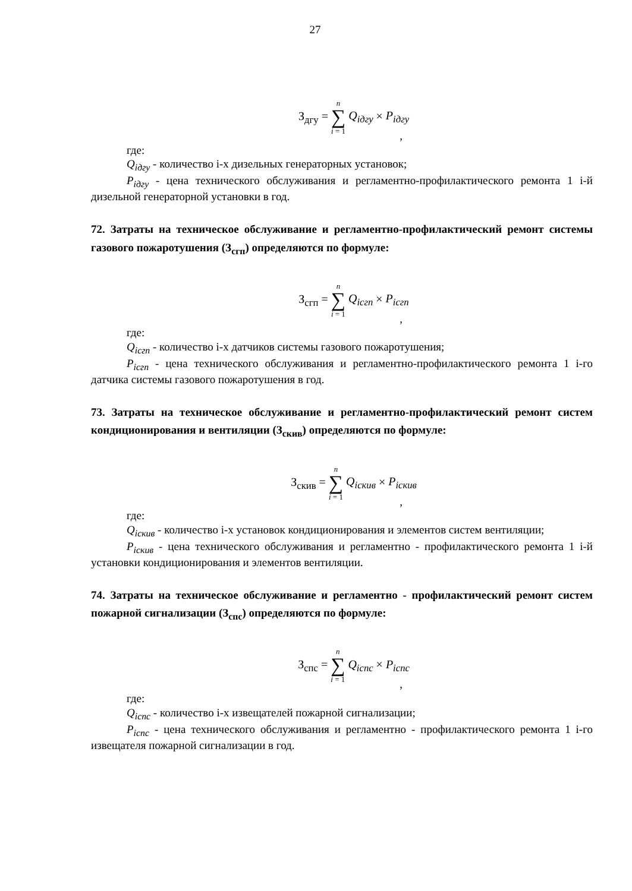27
З<sub>дгу</sub> = n
∑
i = 1 Q<sub>iдгу</sub> × P<sub>iдгу</sub>
,
где:
Q<sub>iдгу</sub> - количество i-х дизельных генераторных установок;
P<sub>iдгу</sub> - цена технического обслуживания и регламентно-профилактического ремонта 1 i-й дизельной генераторной установки в год.
72. Затраты на техническое обслуживание и регламентно-профилактический ремонт системы газового пожаротушения (З<sub>сгп</sub>) определяются по формуле:
З<sub>сгп</sub> = n
∑
i = 1 Q<sub>iсгп</sub> × P<sub>iсгп</sub>
,
где:
Q<sub>iсгп</sub> - количество i-х датчиков системы газового пожаротушения;
P<sub>iсгп</sub> - цена технического обслуживания и регламентно-профилактического ремонта 1 i-го датчика системы газового пожаротушения в год.
73. Затраты на техническое обслуживание и регламентно-профилактический ремонт систем кондиционирования и вентиляции (З<sub>скив</sub>) определяются по формуле:
З<sub>скив</sub> = n
∑
i = 1 Q<sub>iскив</sub> × P<sub>iскив</sub>
,
где:
Q<sub>iскив</sub> - количество i-х установок кондиционирования и элементов систем вентиляции;
P<sub>iскив</sub> - цена технического обслуживания и регламентно - профилактического ремонта 1 i-й установки кондиционирования и элементов вентиляции.
74. Затраты на техническое обслуживание и регламентно - профилактический ремонт систем пожарной сигнализации (З<sub>спс</sub>) определяются по формуле:
З<sub>спс</sub> = n
∑
i = 1 Q<sub>iспс</sub> × P<sub>iспс</sub>
,
где:
Q<sub>iспс</sub> - количество i-х извещателей пожарной сигнализации;
P<sub>iспс</sub> - цена технического обслуживания и регламентно - профилактического ремонта 1 i-го извещателя пожарной сигнализации в год.